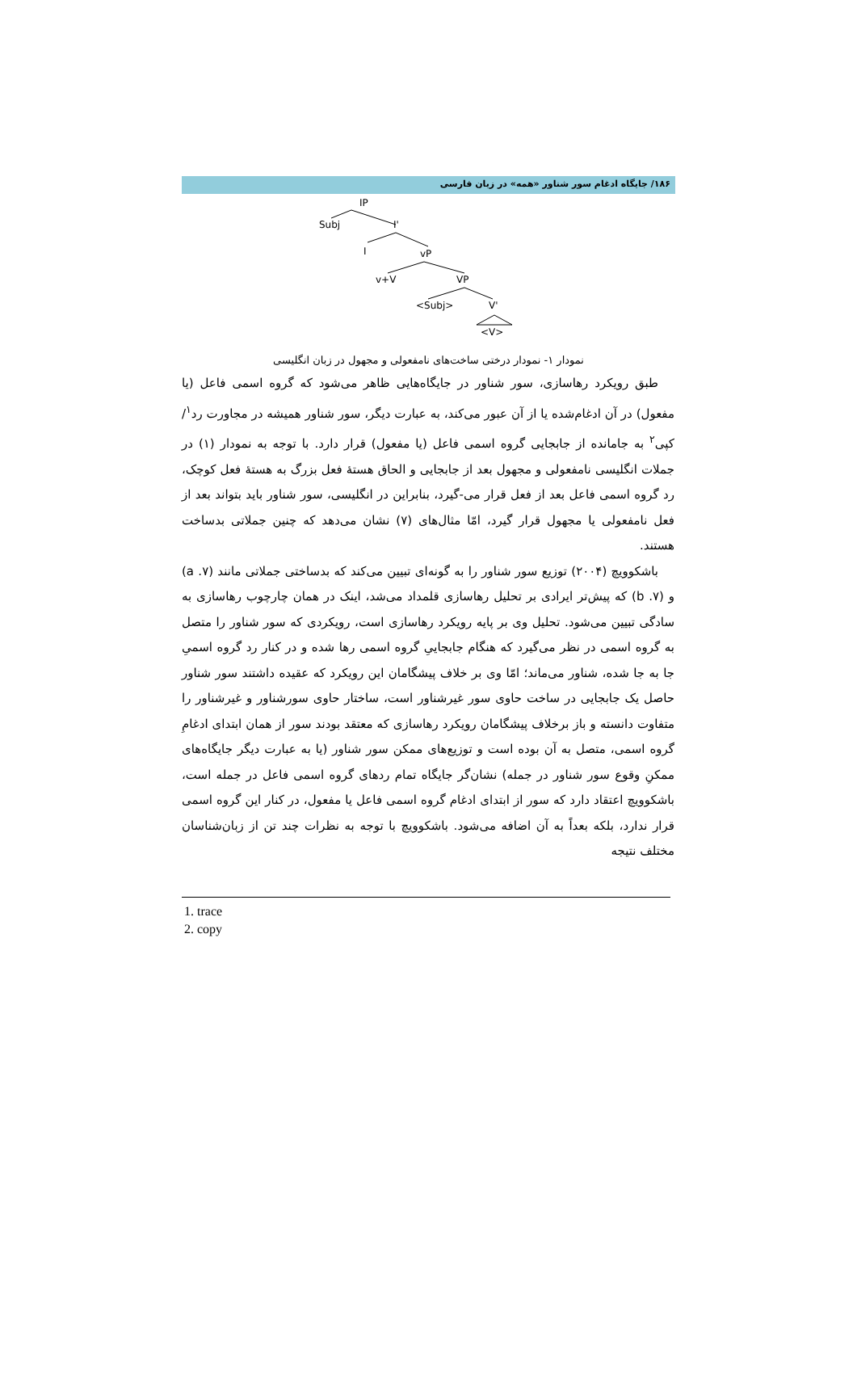۱۸۶/ جایگاه ادغام سور شناور «همه» در زبان فارسی
IP
Subj
I'
I
vP
v+V
VP
<Subj>
V'
<V>
نمودار ۱- نمودار درختی ساخت‌های نامفعولی و مجهول در زبان انگلیسی
طبق رویکرد رهاسازی، سور شناور در جایگاه‌هایی ظاهر می‌شود که گروه اسمی فاعل (یا مفعول) در آن ادغام‌شده یا از آن عبور می‌کند، به عبارت دیگر، سور شناور همیشه در مجاورت رد<sup>۱</sup>/کپی<sup>۲</sup> به جامانده از جابجایی گروه اسمی فاعل (یا مفعول) قرار دارد. با توجه به نمودار (۱) در جملات انگلیسی نامفعولی و مجهول بعد از جابجایی و الحاق هستهٔ فعل بزرگ به هستهٔ فعل کوچک، رد گروه اسمی فاعل بعد از فعل قرار می-گیرد، بنابراین در انگلیسی، سور شناور باید بتواند بعد از فعل نامفعولی یا مجهول قرار گیرد، امّا مثال‌های (۷) نشان می‌دهد که چنین جملاتی بدساخت هستند.
باشکوویچ (۲۰۰۴) توزیع سور شناور را به گونه‌ای تبیین می‌کند که بدساختی جملاتی مانند (۷. a) و (۷. b) که پیش‌تر ایرادی بر تحلیل رهاسازی قلمداد می‌شد، اینک در همان چارچوب رهاسازی به سادگی تبیین می‌شود. تحلیل وی بر پایه رویکرد رهاسازی است، رویکردی که سور شناور را متصل به گروه اسمی در نظر می‌گیرد که هنگام جابجاییِ گروه اسمی رها شده و در کنار رد گروه اسمیِ جا به جا شده، شناور می‌ماند؛ امّا وی بر خلاف پیشگامان این رویکرد که عقیده داشتند سور شناور حاصل یک جابجایی در ساخت حاوی سور غیرشناور است، ساختار حاوی سورشناور و غیرشناور را متفاوت دانسته و باز برخلاف پیشگامان رویکرد رهاسازی که معتقد بودند سور از همان ابتدای ادغامِ گروه اسمی، متصل به آن بوده است و توزیع‌های ممکن سور شناور (یا به عبارت دیگر جایگاه‌های ممکنِ وقوع سور شناور در جمله) نشان‌گر جایگاه تمام ردهای گروه اسمی فاعل در جمله است، باشکوویچ اعتقاد دارد که سور از ابتدای ادغام گروه اسمی فاعل یا مفعول، در کنار این گروه اسمی قرار ندارد، بلکه بعداً به آن اضافه می‌شود. باشکوویچ با توجه به نظرات چند تن از زبان‌شناسان مختلف نتیجه
1. trace
2. copy